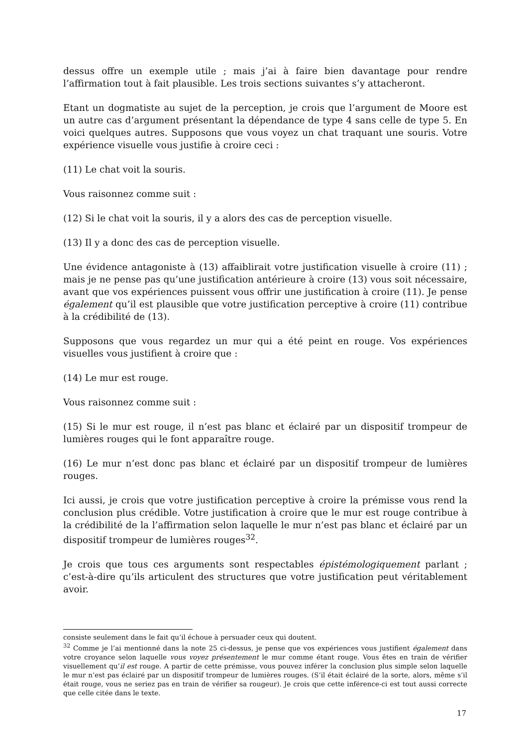dessus offre un exemple utile ; mais j’ai à faire bien davantage pour rendre l’affirmation tout à fait plausible. Les trois sections suivantes s’y attacheront.
Etant un dogmatiste au sujet de la perception, je crois que l’argument de Moore est un autre cas d’argument présentant la dépendance de type 4 sans celle de type 5. En voici quelques autres. Supposons que vous voyez un chat traquant une souris. Votre expérience visuelle vous justifie à croire ceci :
(11) Le chat voit la souris.
Vous raisonnez comme suit :
(12) Si le chat voit la souris, il y a alors des cas de perception visuelle.
(13) Il y a donc des cas de perception visuelle.
Une évidence antagoniste à (13) affaiblirait votre justification visuelle à croire (11) ; mais je ne pense pas qu’une justification antérieure à croire (13) vous soit nécessaire, avant que vos expériences puissent vous offrir une justification à croire (11). Je pense également qu’il est plausible que votre justification perceptive à croire (11) contribue à la crédibilité de (13).
Supposons que vous regardez un mur qui a été peint en rouge. Vos expériences visuelles vous justifient à croire que :
(14) Le mur est rouge.
Vous raisonnez comme suit :
(15) Si le mur est rouge, il n’est pas blanc et éclairé par un dispositif trompeur de lumières rouges qui le font apparaître rouge.
(16) Le mur n’est donc pas blanc et éclairé par un dispositif trompeur de lumières rouges.
Ici aussi, je crois que votre justification perceptive à croire la prémisse vous rend la conclusion plus crédible. Votre justification à croire que le mur est rouge contribue à la crédibilité de la l’affirmation selon laquelle le mur n’est pas blanc et éclairé par un dispositif trompeur de lumières rouges<sup>32</sup>.
Je crois que tous ces arguments sont respectables épistémologiquement parlant ; c’est-à-dire qu’ils articulent des structures que votre justification peut véritablement avoir.
consiste seulement dans le fait qu’il échoue à persuader ceux qui doutent.
<sup>32</sup> Comme je l’ai mentionné dans la note 25 ci-dessus, je pense que vos expériences vous justifient également dans votre croyance selon laquelle vous voyez présentement le mur comme étant rouge. Vous êtes en train de vérifier visuellement qu’il est rouge. A partir de cette prémisse, vous pouvez inférer la conclusion plus simple selon laquelle le mur n’est pas éclairé par un dispositif trompeur de lumières rouges. (S’il était éclairé de la sorte, alors, même s’il était rouge, vous ne seriez pas en train de vérifier sa rougeur). Je crois que cette inférence-ci est tout aussi correcte que celle citée dans le texte.
17